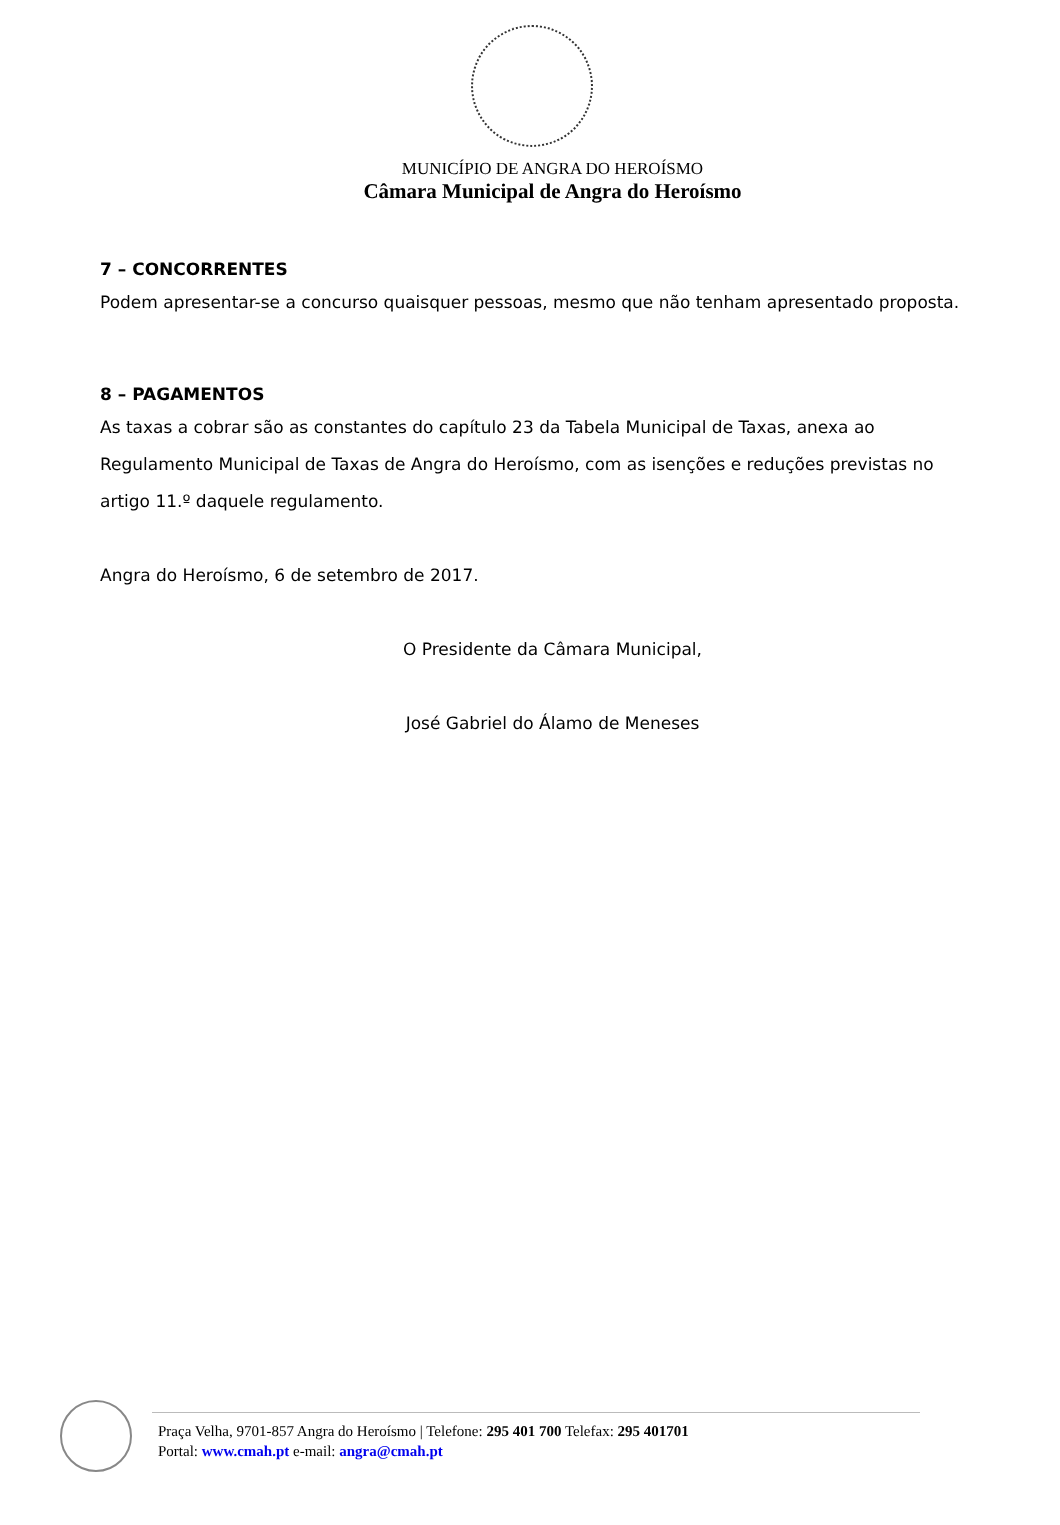MUNICÍPIO DE ANGRA DO HEROÍSMO
Câmara Municipal de Angra do Heroísmo
7 – CONCORRENTES
Podem apresentar-se a concurso quaisquer pessoas, mesmo que não tenham apresentado proposta.
8 – PAGAMENTOS
As taxas a cobrar são as constantes do capítulo 23 da Tabela Municipal de Taxas, anexa ao Regulamento Municipal de Taxas de Angra do Heroísmo, com as isenções e reduções previstas no artigo 11.º daquele regulamento.
Angra do Heroísmo, 6 de setembro de 2017.
O Presidente da Câmara Municipal,
José Gabriel do Álamo de Meneses
Praça Velha, 9701-857 Angra do Heroísmo | Telefone: 295 401 700 Telefax: 295 401701
Portal: www.cmah.pt e-mail: angra@cmah.pt